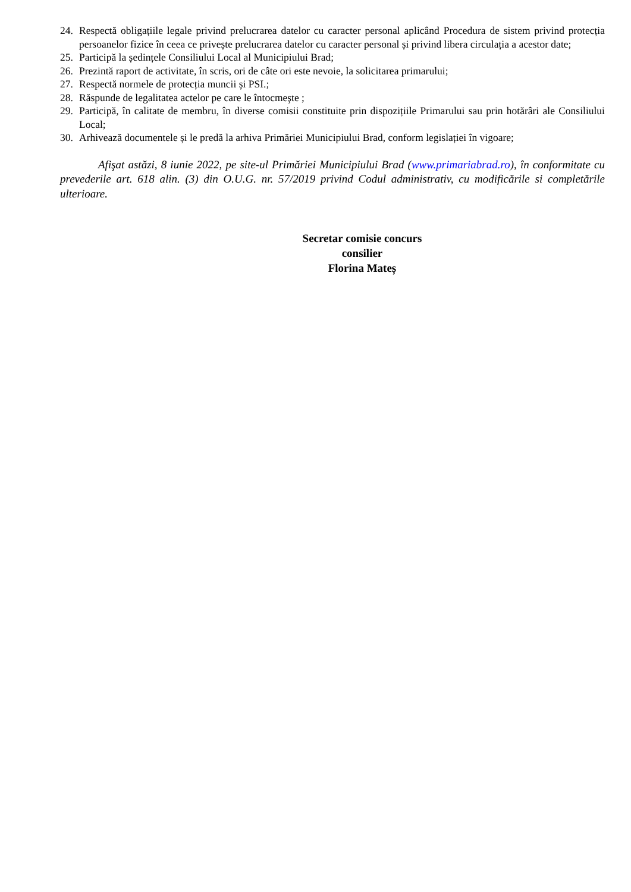24. Respectă obligațiile legale privind prelucrarea datelor cu caracter personal aplicând Procedura de sistem privind protecția persoanelor fizice în ceea ce privește prelucrarea datelor cu caracter personal și privind libera circulația a acestor date;
25. Participă la ședințele Consiliului Local al Municipiului Brad;
26. Prezintă raport de activitate, în scris, ori de câte ori este nevoie, la solicitarea primarului;
27. Respectă normele de protecția muncii și PSI.;
28. Răspunde de legalitatea actelor pe care le întocmeşte ;
29. Participă, în calitate de membru, în diverse comisii constituite prin dispozițiile Primarului sau prin hotărâri ale Consiliului Local;
30. Arhivează documentele și le predă la arhiva Primăriei Municipiului Brad, conform legislației în vigoare;
Afişat astăzi, 8 iunie 2022, pe site-ul Primăriei Municipiului Brad (www.primariabrad.ro), în conformitate cu prevederile art. 618 alin. (3) din O.U.G. nr. 57/2019 privind Codul administrativ, cu modificările si completările ulterioare.
Secretar comisie concurs
consilier
Florina Mateș